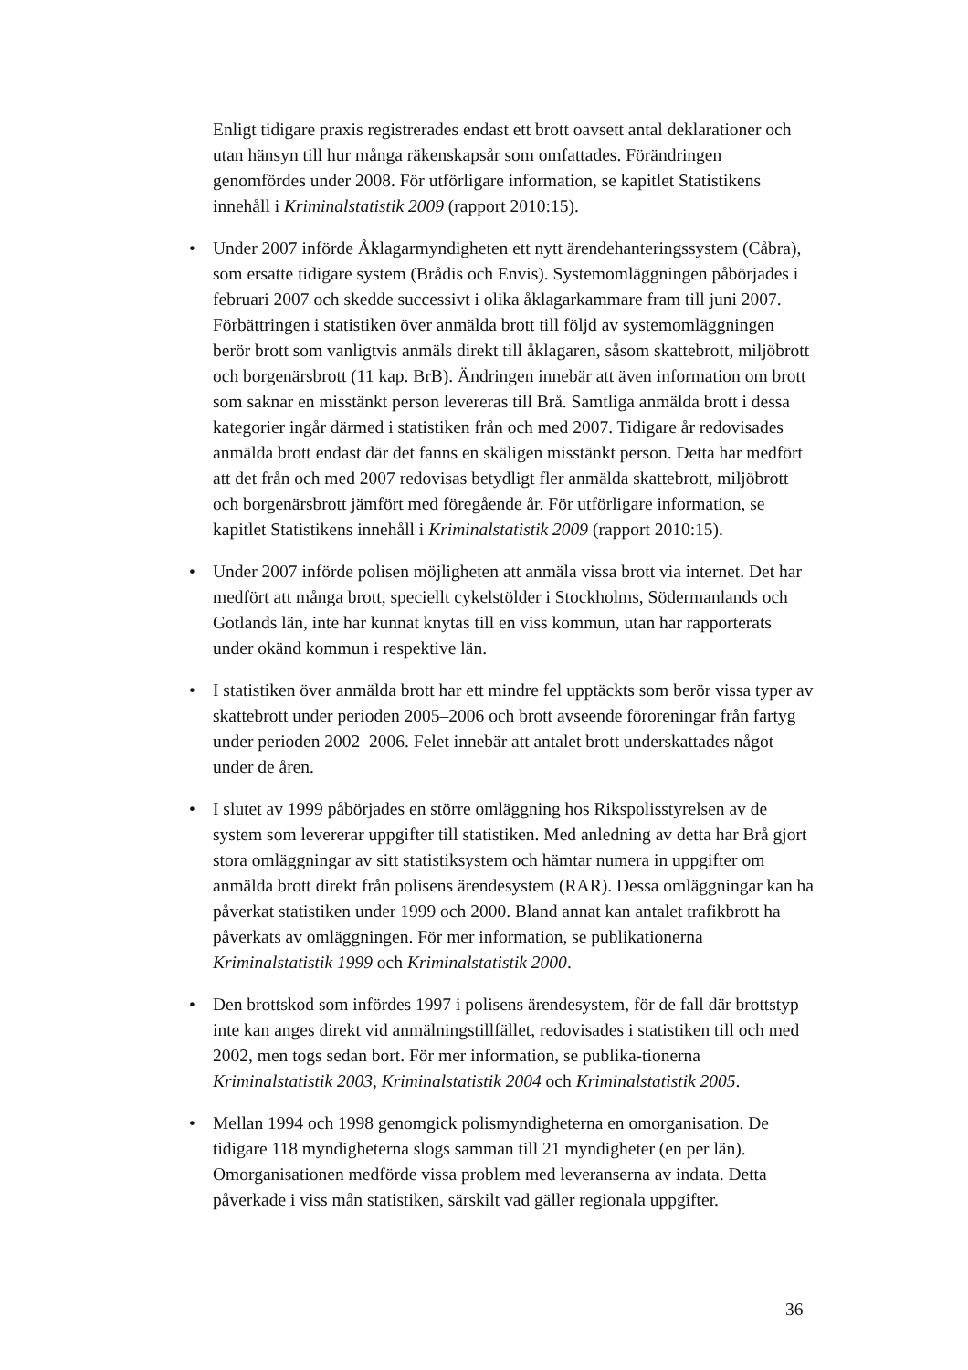Enligt tidigare praxis registrerades endast ett brott oavsett antal deklarationer och utan hänsyn till hur många räkenskapsår som omfattades. Förändringen genomfördes under 2008. För utförligare information, se kapitlet Statistikens innehåll i Kriminalstatistik 2009 (rapport 2010:15).
• Under 2007 införde Åklagarmyndigheten ett nytt ärendehanteringssystem (Cåbra), som ersatte tidigare system (Brådis och Envis). Systemomläggningen påbörjades i februari 2007 och skedde successivt i olika åklagarkammare fram till juni 2007. Förbättringen i statistiken över anmälda brott till följd av systemomläggningen berör brott som vanligtvis anmäls direkt till åklagaren, såsom skattebrott, miljöbrott och borgenärsbrott (11 kap. BrB). Ändringen innebär att även information om brott som saknar en misstänkt person levereras till Brå. Samtliga anmälda brott i dessa kategorier ingår därmed i statistiken från och med 2007. Tidigare år redovisades anmälda brott endast där det fanns en skäligen misstänkt person. Detta har medfört att det från och med 2007 redovisas betydligt fler anmälda skattebrott, miljöbrott och borgenärsbrott jämfört med föregående år. För utförligare information, se kapitlet Statistikens innehåll i Kriminalstatistik 2009 (rapport 2010:15).
• Under 2007 införde polisen möjligheten att anmäla vissa brott via internet. Det har medfört att många brott, speciellt cykelstölder i Stockholms, Södermanlands och Gotlands län, inte har kunnat knytas till en viss kommun, utan har rapporterats under okänd kommun i respektive län.
• I statistiken över anmälda brott har ett mindre fel upptäckts som berör vissa typer av skattebrott under perioden 2005–2006 och brott avseende föroreningar från fartyg under perioden 2002–2006. Felet innebär att antalet brott underskattades något under de åren.
• I slutet av 1999 påbörjades en större omläggning hos Rikspolisstyrelsen av de system som levererar uppgifter till statistiken. Med anledning av detta har Brå gjort stora omläggningar av sitt statistiksystem och hämtar numera in uppgifter om anmälda brott direkt från polisens ärendesystem (RAR). Dessa omläggningar kan ha påverkat statistiken under 1999 och 2000. Bland annat kan antalet trafikbrott ha påverkats av omläggningen. För mer information, se publikationerna Kriminalstatistik 1999 och Kriminalstatistik 2000.
• Den brottskod som infördes 1997 i polisens ärendesystem, för de fall där brottstyp inte kan anges direkt vid anmälningstillfället, redovisades i statistiken till och med 2002, men togs sedan bort. För mer information, se publika-tionerna Kriminalstatistik 2003, Kriminalstatistik 2004 och Kriminalstatistik 2005.
• Mellan 1994 och 1998 genomgick polismyndigheterna en omorganisation. De tidigare 118 myndigheterna slogs samman till 21 myndigheter (en per län). Omorganisationen medförde vissa problem med leveranserna av indata. Detta påverkade i viss mån statistiken, särskilt vad gäller regionala uppgifter.
36